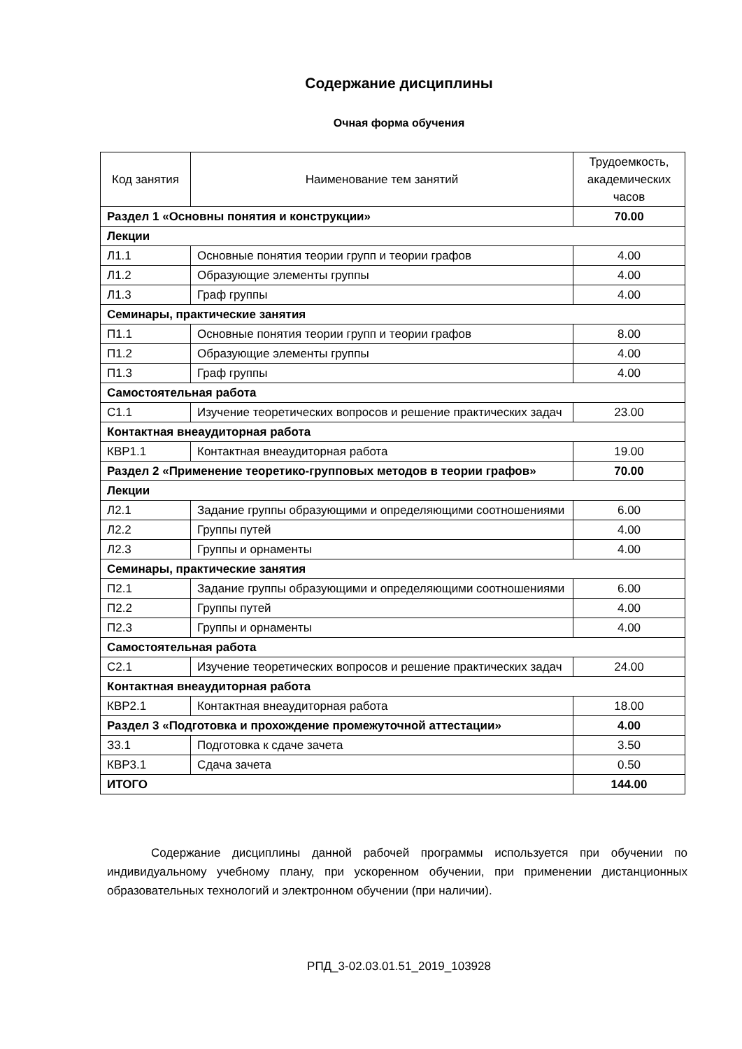Содержание дисциплины
Очная форма обучения
| Код занятия | Наименование тем занятий | Трудоемкость, академических часов |
| --- | --- | --- |
| Раздел 1 «Основны понятия и конструкции» | | 70.00 |
| Лекции | | |
| Л1.1 | Основные понятия теории групп и теории графов | 4.00 |
| Л1.2 | Образующие элементы группы | 4.00 |
| Л1.3 | Граф группы | 4.00 |
| Семинары, практические занятия | | |
| П1.1 | Основные понятия теории групп и теории графов | 8.00 |
| П1.2 | Образующие элементы группы | 4.00 |
| П1.3 | Граф группы | 4.00 |
| Самостоятельная работа | | |
| С1.1 | Изучение теоретических вопросов и решение практических задач | 23.00 |
| Контактная внеаудиторная работа | | |
| КВР1.1 | Контактная внеаудиторная работа | 19.00 |
| Раздел 2 «Применение теоретико-групповых методов в теории графов» | | 70.00 |
| Лекции | | |
| Л2.1 | Задание группы образующими и определяющими соотношениями | 6.00 |
| Л2.2 | Группы путей | 4.00 |
| Л2.3 | Группы и орнаменты | 4.00 |
| Семинары, практические занятия | | |
| П2.1 | Задание группы образующими и определяющими соотношениями | 6.00 |
| П2.2 | Группы путей | 4.00 |
| П2.3 | Группы и орнаменты | 4.00 |
| Самостоятельная работа | | |
| С2.1 | Изучение теоретических вопросов и решение практических задач | 24.00 |
| Контактная внеаудиторная работа | | |
| КВР2.1 | Контактная внеаудиторная работа | 18.00 |
| Раздел 3 «Подготовка и прохождение промежуточной аттестации» | | 4.00 |
| З3.1 | Подготовка к сдаче зачета | 3.50 |
| КВР3.1 | Сдача зачета | 0.50 |
| ИТОГО | | 144.00 |
Содержание дисциплины данной рабочей программы используется при обучении по индивидуальному учебному плану, при ускоренном обучении, при применении дистанционных образовательных технологий и электронном обучении (при наличии).
РПД_3-02.03.01.51_2019_103928